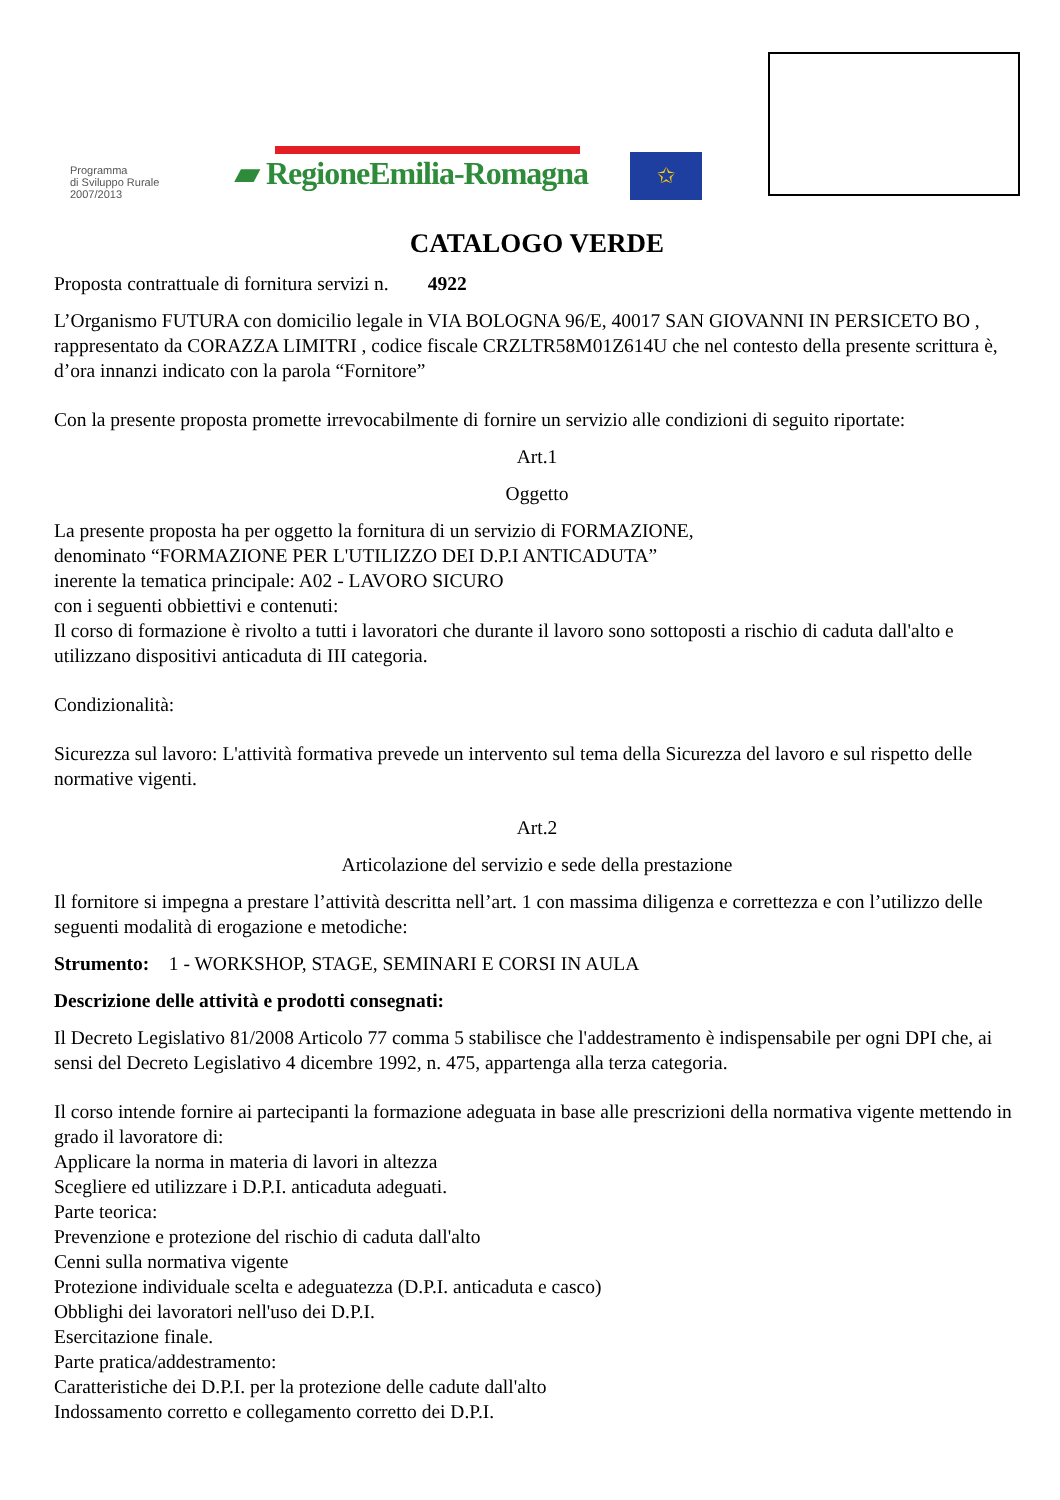Programma
di Sviluppo Rurale
2007/2013
▰ RegioneEmilia-Romagna
✩
CATALOGO VERDE
Proposta contrattuale di fornitura servizi n. 4922
L’Organismo FUTURA con domicilio legale in VIA BOLOGNA 96/E, 40017 SAN GIOVANNI IN PERSICETO BO , rappresentato da CORAZZA LIMITRI , codice fiscale CRZLTR58M01Z614U che nel contesto della presente scrittura è, d’ora innanzi indicato con la parola “Fornitore”
Con la presente proposta promette irrevocabilmente di fornire un servizio alle condizioni di seguito riportate:
Art.1
Oggetto
La presente proposta ha per oggetto la fornitura di un servizio di FORMAZIONE,
denominato “FORMAZIONE PER L'UTILIZZO DEI D.P.I ANTICADUTA”
inerente la tematica principale: A02 - LAVORO SICURO
con i seguenti obbiettivi e contenuti:
Il corso di formazione è rivolto a tutti i lavoratori che durante il lavoro sono sottoposti a rischio di caduta dall'alto e utilizzano dispositivi anticaduta di III categoria.
Condizionalità:
Sicurezza sul lavoro: L'attività formativa prevede un intervento sul tema della Sicurezza del lavoro e sul rispetto delle normative vigenti.
Art.2
Articolazione del servizio e sede della prestazione
Il fornitore si impegna a prestare l’attività descritta nell’art. 1 con massima diligenza e correttezza e con l’utilizzo delle seguenti modalità di erogazione e metodiche:
Strumento: 1 - WORKSHOP, STAGE, SEMINARI E CORSI IN AULA
Descrizione delle attività e prodotti consegnati:
Il Decreto Legislativo 81/2008 Articolo 77 comma 5 stabilisce che l'addestramento è indispensabile per ogni DPI che, ai sensi del Decreto Legislativo 4 dicembre 1992, n. 475, appartenga alla terza categoria.
Il corso intende fornire ai partecipanti la formazione adeguata in base alle prescrizioni della normativa vigente mettendo in grado il lavoratore di:
Applicare la norma in materia di lavori in altezza
Scegliere ed utilizzare i D.P.I. anticaduta adeguati.
Parte teorica:
Prevenzione e protezione del rischio di caduta dall'alto
Cenni sulla normativa vigente
Protezione individuale scelta e adeguatezza (D.P.I. anticaduta e casco)
Obblighi dei lavoratori nell'uso dei D.P.I.
Esercitazione finale.
Parte pratica/addestramento:
Caratteristiche dei D.P.I. per la protezione delle cadute dall'alto
Indossamento corretto e collegamento corretto dei D.P.I.